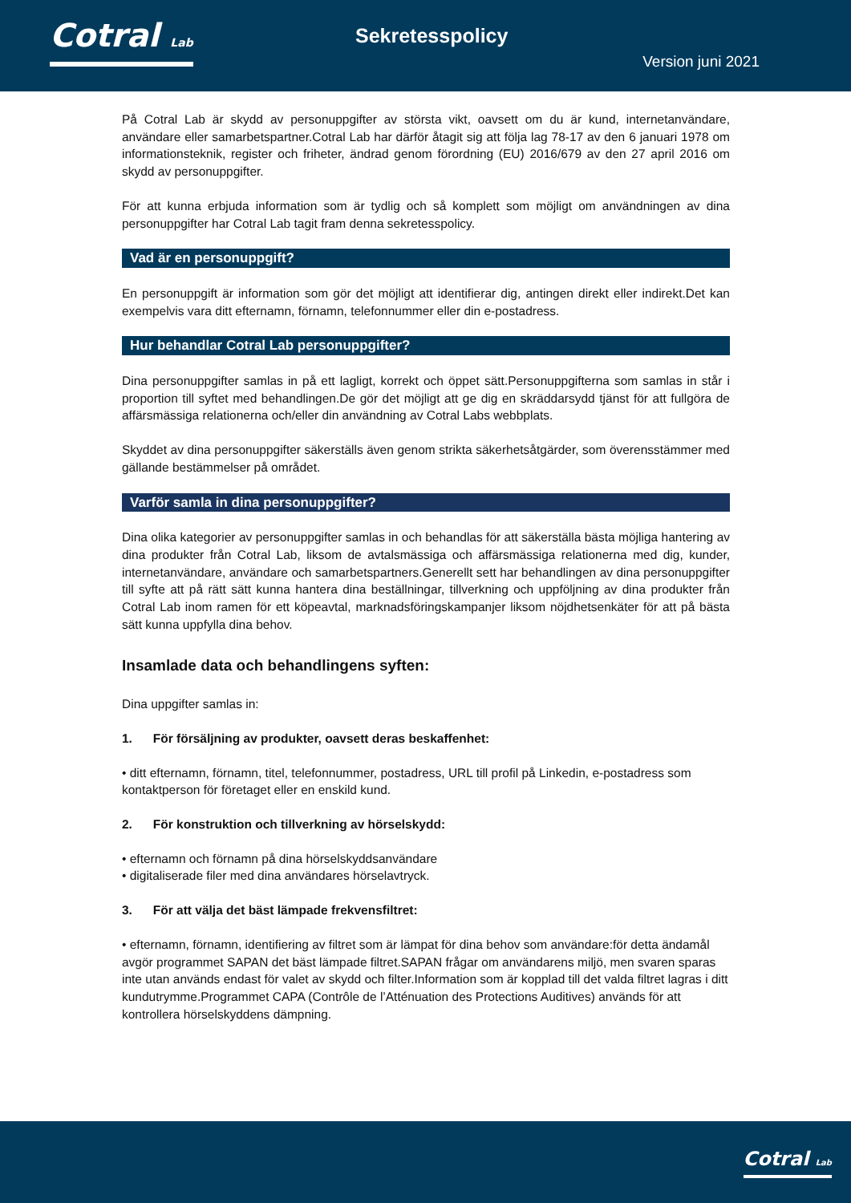Cotral Lab Sekretesspolicy
Version juni 2021
På Cotral Lab är skydd av personuppgifter av största vikt, oavsett om du är kund, internetanvändare, användare eller samarbetspartner.Cotral Lab har därför åtagit sig att följa lag 78-17 av den 6 januari 1978 om informationsteknik, register och friheter, ändrad genom förordning (EU) 2016/679 av den 27 april 2016 om skydd av personuppgifter.
För att kunna erbjuda information som är tydlig och så komplett som möjligt om användningen av dina personuppgifter har Cotral Lab tagit fram denna sekretesspolicy.
Vad är en personuppgift?
En personuppgift är information som gör det möjligt att identifierar dig, antingen direkt eller indirekt.Det kan exempelvis vara ditt efternamn, förnamn, telefonnummer eller din e-postadress.
Hur behandlar Cotral Lab personuppgifter?
Dina personuppgifter samlas in på ett lagligt, korrekt och öppet sätt.Personuppgifterna som samlas in står i proportion till syftet med behandlingen.De gör det möjligt att ge dig en skräddarsydd tjänst för att fullgöra de affärsmässiga relationerna och/eller din användning av Cotral Labs webbplats.
Skyddet av dina personuppgifter säkerställs även genom strikta säkerhetsåtgärder, som överensstämmer med gällande bestämmelser på området.
Varför samla in dina personuppgifter?
Dina olika kategorier av personuppgifter samlas in och behandlas för att säkerställa bästa möjliga hantering av dina produkter från Cotral Lab, liksom de avtalsmässiga och affärsmässiga relationerna med dig, kunder, internetanvändare, användare och samarbetspartners.Generellt sett har behandlingen av dina personuppgifter till syfte att på rätt sätt kunna hantera dina beställningar, tillverkning och uppföljning av dina produkter från Cotral Lab inom ramen för ett köpeavtal, marknadsföringskampanjer liksom nöjdhetsenkäter för att på bästa sätt kunna uppfylla dina behov.
Insamlade data och behandlingens syften:
Dina uppgifter samlas in:
1. För försäljning av produkter, oavsett deras beskaffenhet:
• ditt efternamn, förnamn, titel, telefonnummer, postadress, URL till profil på Linkedin, e-postadress som kontaktperson för företaget eller en enskild kund.
2. För konstruktion och tillverkning av hörselskydd:
• efternamn och förnamn på dina hörselskyddsanvändare
• digitaliserade filer med dina användares hörselavtryck.
3. För att välja det bäst lämpade frekvensfiltret:
• efternamn, förnamn, identifiering av filtret som är lämpat för dina behov som användare:för detta ändamål avgör programmet SAPAN det bäst lämpade filtret.SAPAN frågar om användarens miljö, men svaren sparas inte utan används endast för valet av skydd och filter.Information som är kopplad till det valda filtret lagras i ditt kundutrymme.Programmet CAPA (Contrôle de l’Atténuation des Protections Auditives) används för att kontrollera hörselskyddens dämpning.
Cotral Lab